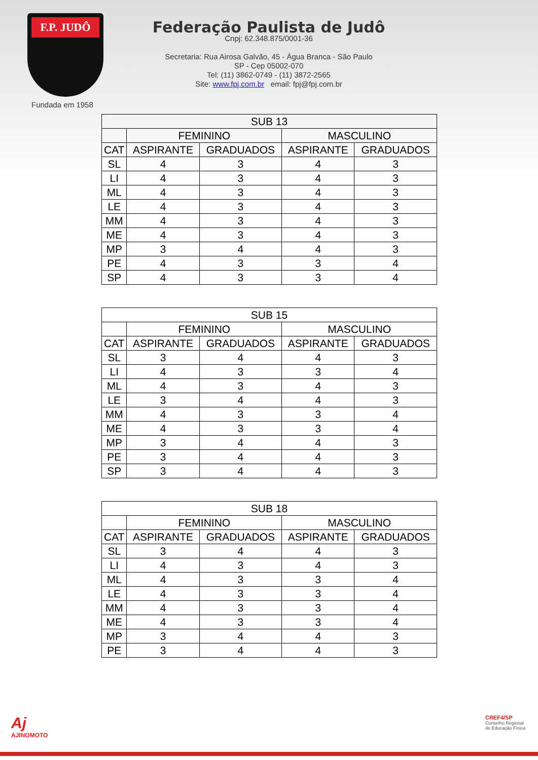F.P. JUDÔ
Fundada em 1958
Federação Paulista de Judô
Cnpj: 62.348.875/0001-36
Secretaria: Rua Airosa Galvão, 45 - Água Branca - São Paulo
SP - Cep 05002-070
Tel: (11) 3862-0749 - (11) 3872-2565
Site: www.fpj.com.br email: fpj@fpj.com.br
| SUB 13 | | | | |
| --- | --- | --- | --- | --- |
| | FEMININO | | MASCULINO | |
| CAT | ASPIRANTE | GRADUADOS | ASPIRANTE | GRADUADOS |
| SL | 4 | 3 | 4 | 3 |
| LI | 4 | 3 | 4 | 3 |
| ML | 4 | 3 | 4 | 3 |
| LE | 4 | 3 | 4 | 3 |
| MM | 4 | 3 | 4 | 3 |
| ME | 4 | 3 | 4 | 3 |
| MP | 3 | 4 | 4 | 3 |
| PE | 4 | 3 | 3 | 4 |
| SP | 4 | 3 | 3 | 4 |
| SUB 15 | | | | |
| --- | --- | --- | --- | --- |
| | FEMININO | | MASCULINO | |
| CAT | ASPIRANTE | GRADUADOS | ASPIRANTE | GRADUADOS |
| SL | 3 | 4 | 4 | 3 |
| LI | 4 | 3 | 3 | 4 |
| ML | 4 | 3 | 4 | 3 |
| LE | 3 | 4 | 4 | 3 |
| MM | 4 | 3 | 3 | 4 |
| ME | 4 | 3 | 3 | 4 |
| MP | 3 | 4 | 4 | 3 |
| PE | 3 | 4 | 4 | 3 |
| SP | 3 | 4 | 4 | 3 |
| SUB 18 | | | | |
| --- | --- | --- | --- | --- |
| | FEMININO | | MASCULINO | |
| CAT | ASPIRANTE | GRADUADOS | ASPIRANTE | GRADUADOS |
| SL | 3 | 4 | 4 | 3 |
| LI | 4 | 3 | 4 | 3 |
| ML | 4 | 3 | 3 | 4 |
| LE | 4 | 3 | 3 | 4 |
| MM | 4 | 3 | 3 | 4 |
| ME | 4 | 3 | 3 | 4 |
| MP | 3 | 4 | 4 | 3 |
| PE | 3 | 4 | 4 | 3 |
Aj
AJINOMOTO
CREF4/SP
Conselho Regional
de Educação Física